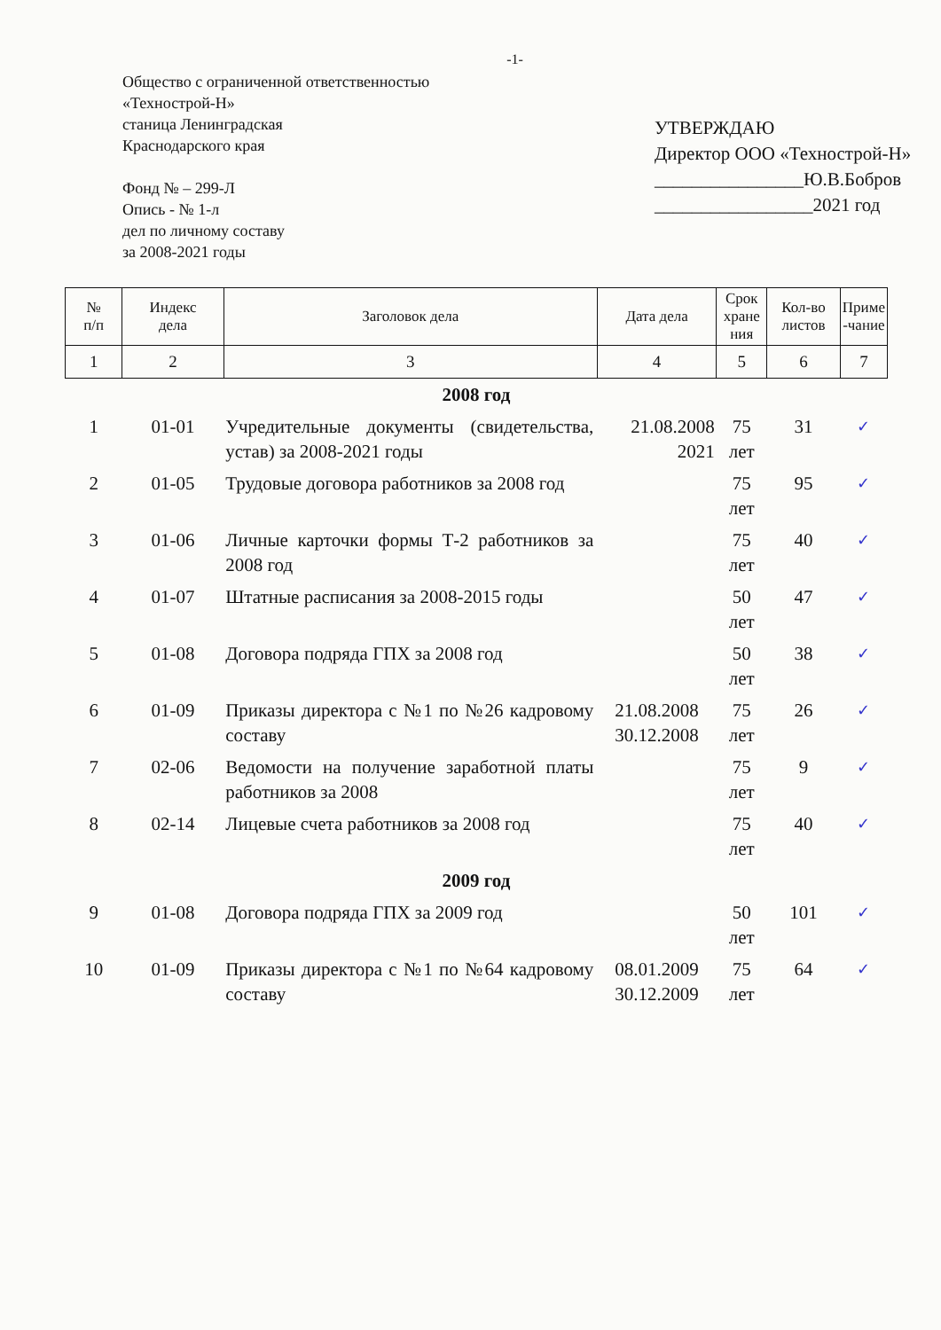-1-
Общество с ограниченной ответственностью
«Технострой-Н»
станица Ленинградская
Краснодарского края
Фонд № – 299-Л
Опись - № 1-л
дел по личному составу
за 2008-2021 годы
УТВЕРЖДАЮ
Директор ООО «Технострой-Н»
________________Ю.В.Бобров
_________________2021 год
| № п/п | Индекс дела | Заголовок дела | Дата дела | Срок хране ния | Кол-во листов | Приме -чание |
| --- | --- | --- | --- | --- | --- | --- |
| 1 | 2 | 3 | 4 | 5 | 6 | 7 |
| 2008 год | | | | | | |
| 1 | 01-01 | Учредительные документы (свидетельства, устав) за 2008-2021 годы | 21.08.2008 2021 | 75 лет | 31 | ✓ |
| 2 | 01-05 | Трудовые договора работников за 2008 год | | 75 лет | 95 | ✓ |
| 3 | 01-06 | Личные карточки формы Т-2 работников за 2008 год | | 75 лет | 40 | ✓ |
| 4 | 01-07 | Штатные расписания за 2008-2015 годы | | 50 лет | 47 | ✓ |
| 5 | 01-08 | Договора подряда ГПХ за 2008 год | | 50 лет | 38 | ✓ |
| 6 | 01-09 | Приказы директора с №1 по №26 кадровому составу | 21.08.2008 30.12.2008 | 75 лет | 26 | ✓ |
| 7 | 02-06 | Ведомости на получение заработной платы работников за 2008 | | 75 лет | 9 | ✓ |
| 8 | 02-14 | Лицевые счета работников за 2008 год | | 75 лет | 40 | ✓ |
| 2009 год | | | | | | |
| 9 | 01-08 | Договора подряда ГПХ за 2009 год | | 50 лет | 101 | ✓ |
| 10 | 01-09 | Приказы директора с №1 по №64 кадровому составу | 08.01.2009 30.12.2009 | 75 лет | 64 | ✓ |